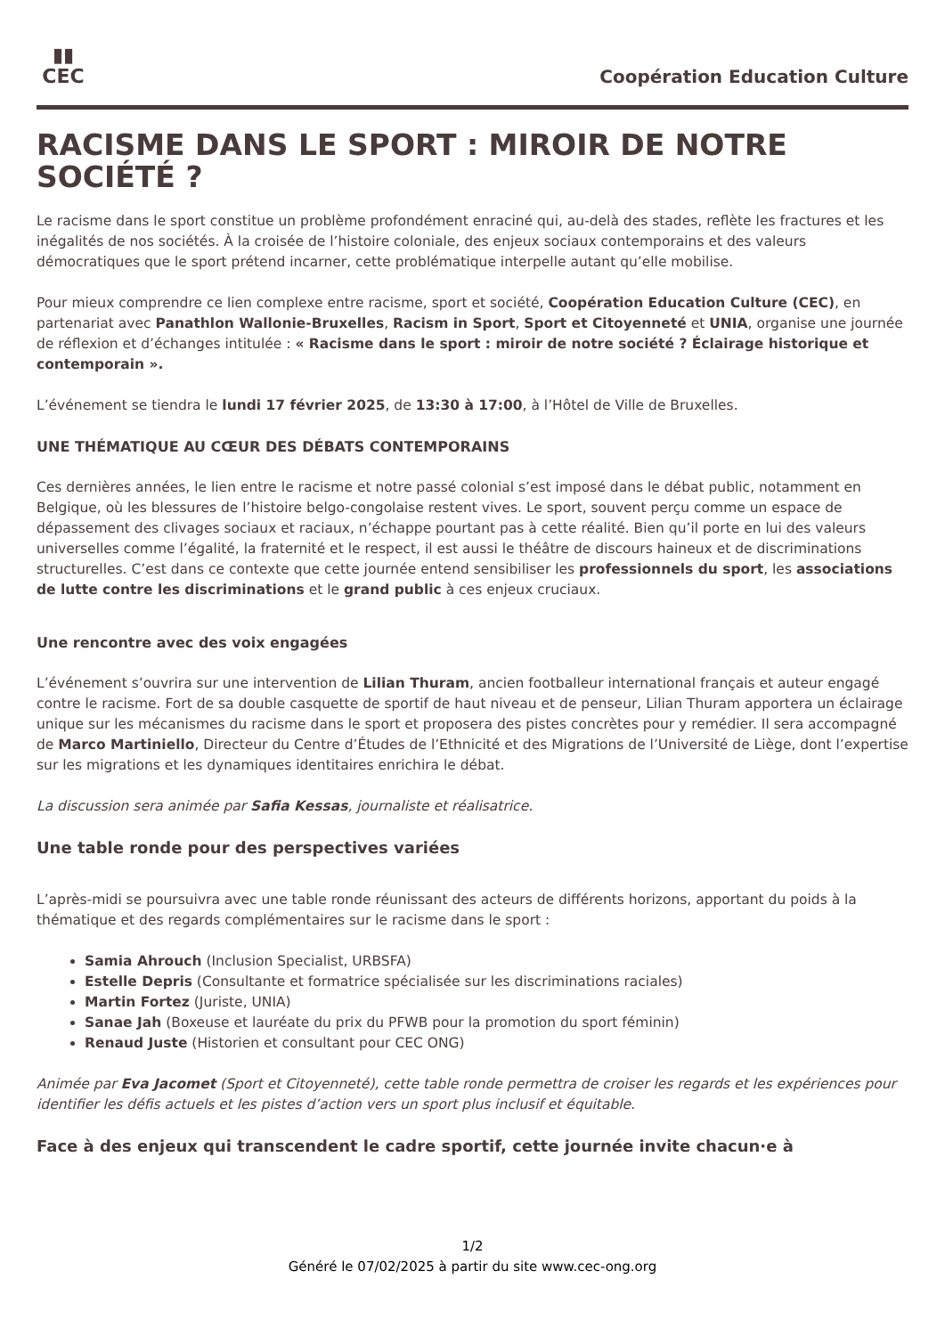▮▮
CEC
Coopération Education Culture
RACISME DANS LE SPORT : MIROIR DE NOTRE SOCIÉTÉ ?
Le racisme dans le sport constitue un problème profondément enraciné qui, au-delà des stades, reflète les fractures et les inégalités de nos sociétés. À la croisée de l’histoire coloniale, des enjeux sociaux contemporains et des valeurs démocratiques que le sport prétend incarner, cette problématique interpelle autant qu’elle mobilise.
Pour mieux comprendre ce lien complexe entre racisme, sport et société, Coopération Education Culture (CEC), en partenariat avec Panathlon Wallonie-Bruxelles, Racism in Sport, Sport et Citoyenneté et UNIA, organise une journée de réflexion et d’échanges intitulée : « Racisme dans le sport : miroir de notre société ? Éclairage historique et contemporain ».
L’événement se tiendra le lundi 17 février 2025, de 13:30 à 17:00, à l’Hôtel de Ville de Bruxelles.
UNE THÉMATIQUE AU CŒUR DES DÉBATS CONTEMPORAINS
Ces dernières années, le lien entre le racisme et notre passé colonial s’est imposé dans le débat public, notamment en Belgique, où les blessures de l’histoire belgo-congolaise restent vives. Le sport, souvent perçu comme un espace de dépassement des clivages sociaux et raciaux, n’échappe pourtant pas à cette réalité. Bien qu’il porte en lui des valeurs universelles comme l’égalité, la fraternité et le respect, il est aussi le théâtre de discours haineux et de discriminations structurelles. C’est dans ce contexte que cette journée entend sensibiliser les professionnels du sport, les associations de lutte contre les discriminations et le grand public à ces enjeux cruciaux.
Une rencontre avec des voix engagées
L’événement s’ouvrira sur une intervention de Lilian Thuram, ancien footballeur international français et auteur engagé contre le racisme. Fort de sa double casquette de sportif de haut niveau et de penseur, Lilian Thuram apportera un éclairage unique sur les mécanismes du racisme dans le sport et proposera des pistes concrètes pour y remédier. Il sera accompagné de Marco Martiniello, Directeur du Centre d’Études de l’Ethnicité et des Migrations de l’Université de Liège, dont l’expertise sur les migrations et les dynamiques identitaires enrichira le débat.
La discussion sera animée par Safia Kessas, journaliste et réalisatrice.
Une table ronde pour des perspectives variées
L’après-midi se poursuivra avec une table ronde réunissant des acteurs de différents horizons, apportant du poids à la thématique et des regards complémentaires sur le racisme dans le sport :
Samia Ahrouch (Inclusion Specialist, URBSFA)
Estelle Depris (Consultante et formatrice spécialisée sur les discriminations raciales)
Martin Fortez (Juriste, UNIA)
Sanae Jah (Boxeuse et lauréate du prix du PFWB pour la promotion du sport féminin)
Renaud Juste (Historien et consultant pour CEC ONG)
Animée par Eva Jacomet (Sport et Citoyenneté), cette table ronde permettra de croiser les regards et les expériences pour identifier les défis actuels et les pistes d’action vers un sport plus inclusif et équitable.
Face à des enjeux qui transcendent le cadre sportif, cette journée invite chacun·e à
1/2
Généré le 07/02/2025 à partir du site www.cec-ong.org